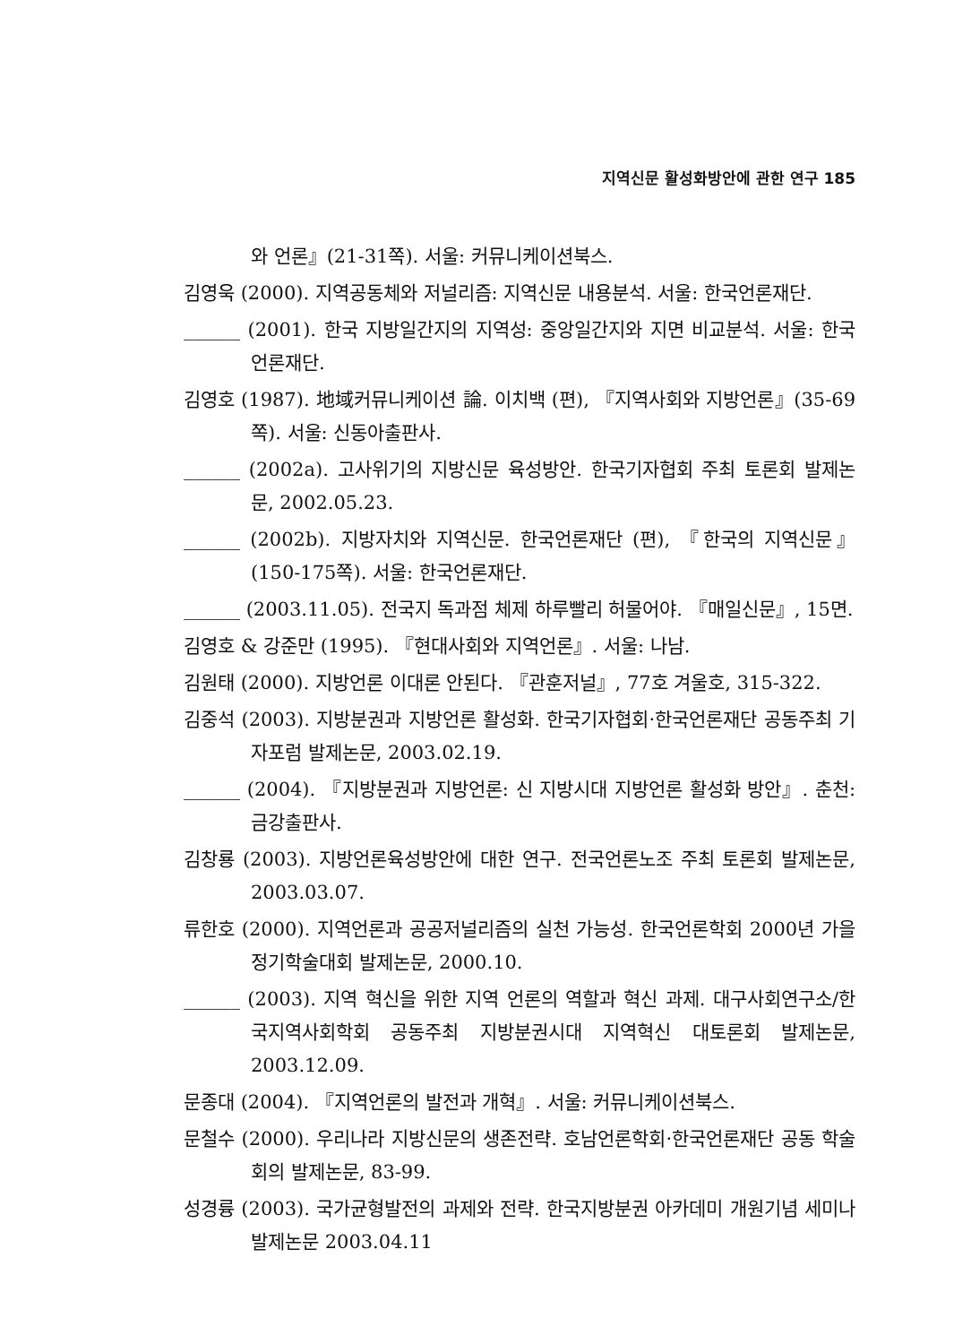지역신문 활성화방안에 관한 연구 185
와 언론』(21-31쪽). 서울: 커뮤니케이션북스.
김영욱 (2000). 지역공동체와 저널리즘: 지역신문 내용분석. 서울: 한국언론재단.
______ (2001). 한국 지방일간지의 지역성: 중앙일간지와 지면 비교분석. 서울: 한국언론재단.
김영호 (1987). 地域커뮤니케이션 論. 이치백 (편), 『지역사회와 지방언론』(35-69쪽). 서울: 신동아출판사.
______ (2002a). 고사위기의 지방신문 육성방안. 한국기자협회 주최 토론회 발제논문, 2002.05.23.
______ (2002b). 지방자치와 지역신문. 한국언론재단 (편), 『한국의 지역신문』(150-175쪽). 서울: 한국언론재단.
______ (2003.11.05). 전국지 독과점 체제 하루빨리 허물어야. 『매일신문』, 15면.
김영호 & 강준만 (1995). 『현대사회와 지역언론』. 서울: 나남.
김원태 (2000). 지방언론 이대론 안된다. 『관훈저널』, 77호 겨울호, 315-322.
김중석 (2003). 지방분권과 지방언론 활성화. 한국기자협회·한국언론재단 공동주최 기자포럼 발제논문, 2003.02.19.
______ (2004). 『지방분권과 지방언론: 신 지방시대 지방언론 활성화 방안』. 춘천: 금강출판사.
김창룡 (2003). 지방언론육성방안에 대한 연구. 전국언론노조 주최 토론회 발제논문, 2003.03.07.
류한호 (2000). 지역언론과 공공저널리즘의 실천 가능성. 한국언론학회 2000년 가을 정기학술대회 발제논문, 2000.10.
______ (2003). 지역 혁신을 위한 지역 언론의 역할과 혁신 과제. 대구사회연구소/한국지역사회학회 공동주최 지방분권시대 지역혁신 대토론회 발제논문, 2003.12.09.
문종대 (2004). 『지역언론의 발전과 개혁』. 서울: 커뮤니케이션북스.
문철수 (2000). 우리나라 지방신문의 생존전략. 호남언론학회·한국언론재단 공동 학술회의 발제논문, 83-99.
성경륭 (2003). 국가균형발전의 과제와 전략. 한국지방분권 아카데미 개원기념 세미나발제논문 2003.04.11